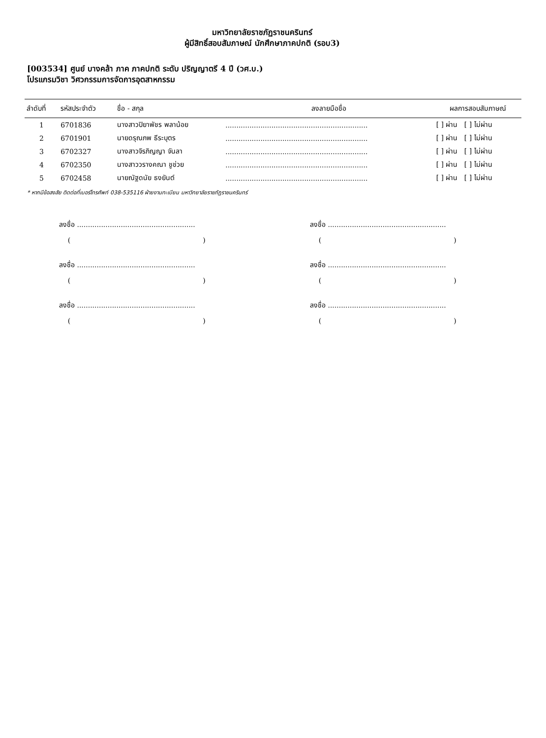มหาวิทยาลัยราชภัฏราชนครินทร์
ผู้มีสิทธิ์สอบสัมภาษณ์ นักศึกษาภาคปกติ (รอบ3)
[003534] ศูนย์ บางคล้า ภาค ภาคปกติ ระดับ ปริญญาตรี 4 ปี (วศ.บ.)
โปรแกรมวิชา วิศวกรรมการจัดการอุตสาหกรรม
| ลำดับที่ | รหัสประจำตัว | ชื่อ - สกุล | ลงลายมือชื่อ | ผลการสอบสัมภาษณ์ |
| --- | --- | --- | --- | --- |
| 1 | 6701836 | นางสาวปิยาพัชร พลาน้อย | ................................................................. | [ ] ผ่าน [ ] ไม่ผ่าน |
| 2 | 6701901 | นายดรุณภพ ธีระบุตร | ................................................................. | [ ] ผ่าน [ ] ไม่ผ่าน |
| 3 | 6702327 | นางสาวจิรภิญญา จันลา | ................................................................. | [ ] ผ่าน [ ] ไม่ผ่าน |
| 4 | 6702350 | นางสาววรางคณา ชูช่วย | ................................................................. | [ ] ผ่าน [ ] ไม่ผ่าน |
| 5 | 6702458 | นายณัฐดนัย ธงยันต์ | ................................................................. | [ ] ผ่าน [ ] ไม่ผ่าน |
* หากมีข้อสงสัย ติดต่อที่เบอร์โทรศัพท์ 038-535116 ฝ่ายงานทะเบียน มหาวิทยาลัยราชภัฏราชนครินทร์
ลงชื่อ ......................................................
( )
ลงชื่อ ......................................................
( )
ลงชื่อ ......................................................
( )
ลงชื่อ ......................................................
( )
ลงชื่อ ......................................................
( )
ลงชื่อ ......................................................
( )